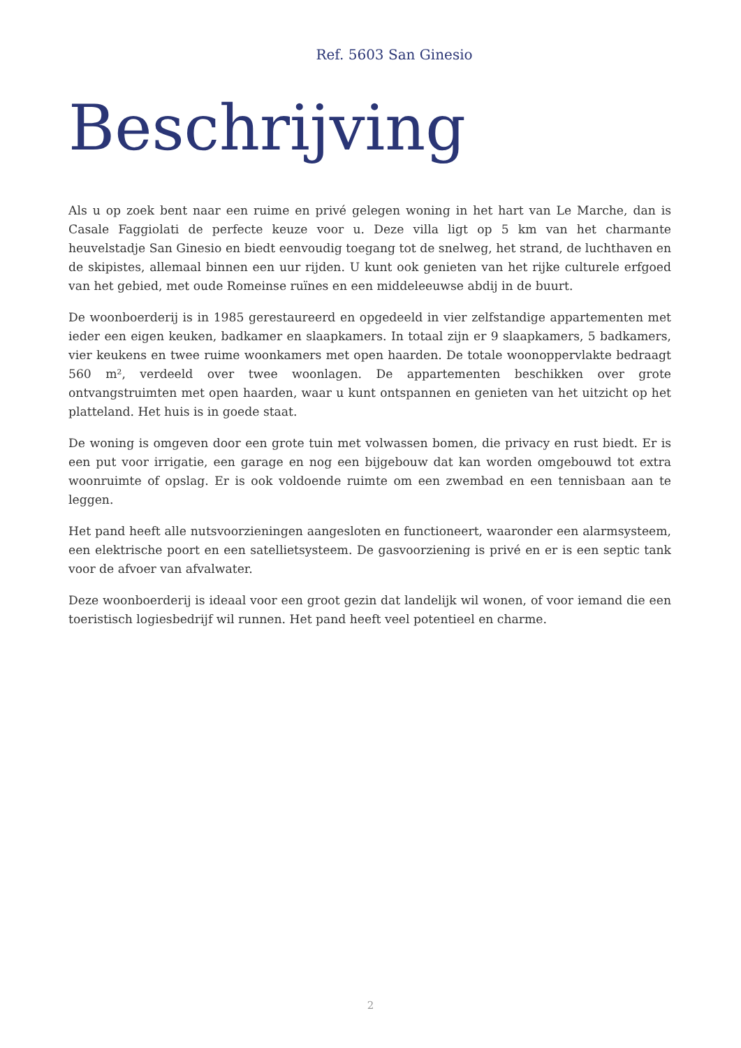Ref. 5603 San Ginesio
Beschrijving
Als u op zoek bent naar een ruime en privé gelegen woning in het hart van Le Marche, dan is Casale Faggiolati de perfecte keuze voor u. Deze villa ligt op 5 km van het charmante heuvelstadje San Ginesio en biedt eenvoudig toegang tot de snelweg, het strand, de luchthaven en de skipistes, allemaal binnen een uur rijden. U kunt ook genieten van het rijke culturele erfgoed van het gebied, met oude Romeinse ruïnes en een middeleeuwse abdij in de buurt.
De woonboerderij is in 1985 gerestaureerd en opgedeeld in vier zelfstandige appartementen met ieder een eigen keuken, badkamer en slaapkamers. In totaal zijn er 9 slaapkamers, 5 badkamers, vier keukens en twee ruime woonkamers met open haarden. De totale woonoppervlakte bedraagt 560 m², verdeeld over twee woonlagen. De appartementen beschikken over grote ontvangstruimten met open haarden, waar u kunt ontspannen en genieten van het uitzicht op het platteland. Het huis is in goede staat.
De woning is omgeven door een grote tuin met volwassen bomen, die privacy en rust biedt. Er is een put voor irrigatie, een garage en nog een bijgebouw dat kan worden omgebouwd tot extra woonruimte of opslag. Er is ook voldoende ruimte om een zwembad en een tennisbaan aan te leggen.
Het pand heeft alle nutsvoorzieningen aangesloten en functioneert, waaronder een alarmsysteem, een elektrische poort en een satellietsysteem. De gasvoorziening is privé en er is een septic tank voor de afvoer van afvalwater.
Deze woonboerderij is ideaal voor een groot gezin dat landelijk wil wonen, of voor iemand die een toeristisch logiesbedrijf wil runnen. Het pand heeft veel potentieel en charme.
2